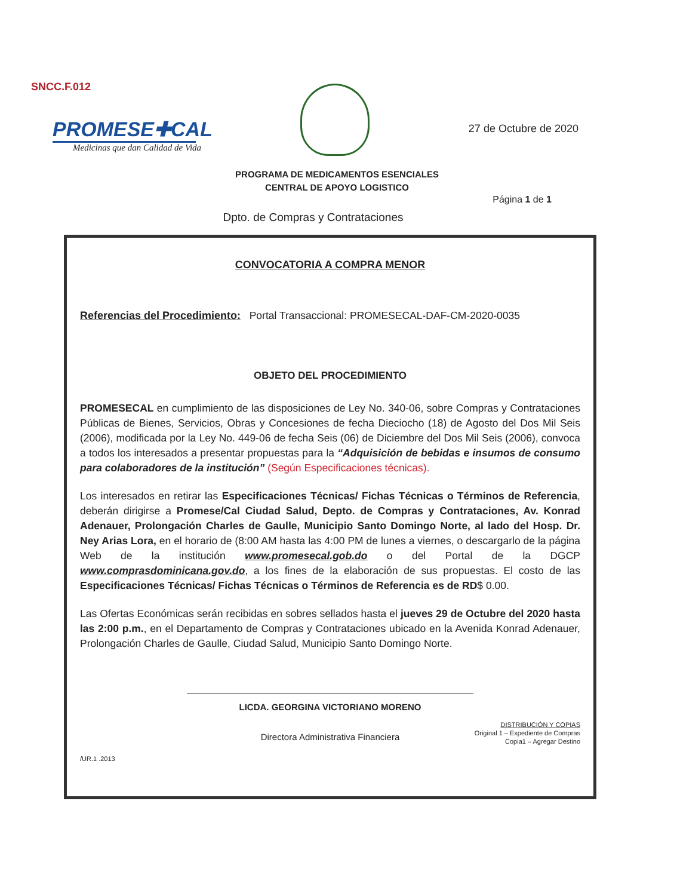SNCC.F.012
PROMESE✚CAL
Medicinas que dan Calidad de Vida
27 de Octubre de 2020
PROGRAMA DE MEDICAMENTOS ESENCIALES
CENTRAL DE APOYO LOGISTICO
Página 1 de 1
Dpto. de Compras y Contrataciones
CONVOCATORIA A COMPRA MENOR
Referencias del Procedimiento: Portal Transaccional: PROMESECAL-DAF-CM-2020-0035
OBJETO DEL PROCEDIMIENTO
PROMESECAL en cumplimiento de las disposiciones de Ley No. 340-06, sobre Compras y Contrataciones Públicas de Bienes, Servicios, Obras y Concesiones de fecha Dieciocho (18) de Agosto del Dos Mil Seis (2006), modificada por la Ley No. 449-06 de fecha Seis (06) de Diciembre del Dos Mil Seis (2006), convoca a todos los interesados a presentar propuestas para la “Adquisición de bebidas e insumos de consumo para colaboradores de la institución” (Según Especificaciones técnicas).
Los interesados en retirar las Especificaciones Técnicas/ Fichas Técnicas o Términos de Referencia, deberán dirigirse a Promese/Cal Ciudad Salud, Depto. de Compras y Contrataciones, Av. Konrad Adenauer, Prolongación Charles de Gaulle, Municipio Santo Domingo Norte, al lado del Hosp. Dr. Ney Arias Lora, en el horario de (8:00 AM hasta las 4:00 PM de lunes a viernes, o descargarlo de la página Web de la institución www.promesecal.gob.do o del Portal de la DGCP www.comprasdominicana.gov.do, a los fines de la elaboración de sus propuestas. El costo de las Especificaciones Técnicas/ Fichas Técnicas o Términos de Referencia es de RD$ 0.00.
Las Ofertas Económicas serán recibidas en sobres sellados hasta el jueves 29 de Octubre del 2020 hasta las 2:00 p.m., en el Departamento de Compras y Contrataciones ubicado en la Avenida Konrad Adenauer, Prolongación Charles de Gaulle, Ciudad Salud, Municipio Santo Domingo Norte.
LICDA. GEORGINA VICTORIANO MORENO
Directora Administrativa Financiera
DISTRIBUCIÓN Y COPIAS
Original 1 – Expediente de Compras
Copia1 – Agregar Destino
/UR.1 .2013